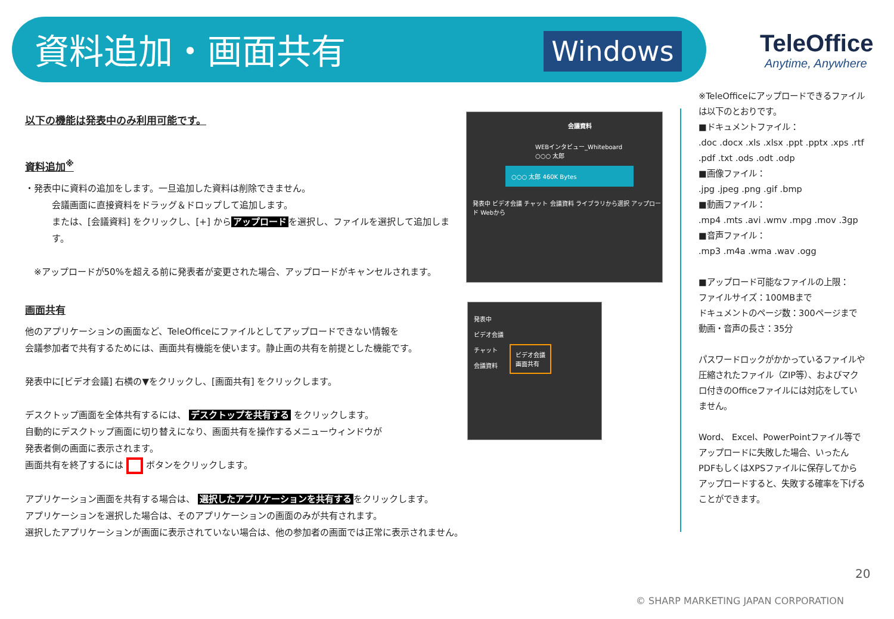資料追加・画面共有 Windows TeleOffice
Anytime, Anywhere
以下の機能は発表中のみ利用可能です。
資料追加<sup>※</sup>
・発表中に資料の追加をします。一旦追加した資料は削除できません。
会議画面に直接資料をドラッグ＆ドロップして追加します。
または、[会議資料] をクリックし、[+] から アップロード を選択し、ファイルを選択して追加します。
※アップロードが50%を超える前に発表者が変更された場合、アップロードがキャンセルされます。
画面共有
他のアプリケーションの画面など、TeleOfficeにファイルとしてアップロードできない情報を
会議参加者で共有するためには、画面共有機能を使います。静止画の共有を前提とした機能です。
発表中に[ビデオ会議] 右横の▼をクリックし、[画面共有] をクリックします。
デスクトップ画面を全体共有するには、 デスクトップを共有する をクリックします。
自動的にデスクトップ画面に切り替えになり、画面共有を操作するメニューウィンドウが
発表者側の画面に表示されます。
画面共有を終了するには ボタンをクリックします。
アプリケーション画面を共有する場合は、 選択したアプリケーションを共有する をクリックします。
アプリケーションを選択した場合は、そのアプリケーションの画面のみが共有されます。
選択したアプリケーションが画面に表示されていない場合は、他の参加者の画面では正常に表示されません。
会議資料
WEBインタビュー_Whiteboard
○○○ 太郎
○○○ 太郎 460K Bytes
発表中 ビデオ会議 チャット 会議資料 ライブラリから選択 アップロード Webから
発表中
ビデオ会議
チャット
会議資料
ビデオ会議
画面共有
※TeleOfficeにアップロードできるファイルは以下のとおりです。
■ドキュメントファイル：
.doc .docx .xls .xlsx .ppt .pptx .xps .rtf .pdf .txt .ods .odt .odp
■画像ファイル：
.jpg .jpeg .png .gif .bmp
■動画ファイル：
.mp4 .mts .avi .wmv .mpg .mov .3gp
■音声ファイル：
.mp3 .m4a .wma .wav .ogg
■アップロード可能なファイルの上限：
ファイルサイズ：100MBまで
ドキュメントのページ数：300ページまで
動画・音声の長さ：35分
パスワードロックがかかっているファイルや圧縮されたファイル（ZIP等）、およびマクロ付きのOfficeファイルには対応をしていません。
Word、 Excel、PowerPointファイル等でアップロードに失敗した場合、いったんPDFもしくはXPSファイルに保存してからアップロードすると、失敗する確率を下げることができます。
20
© SHARP MARKETING JAPAN CORPORATION